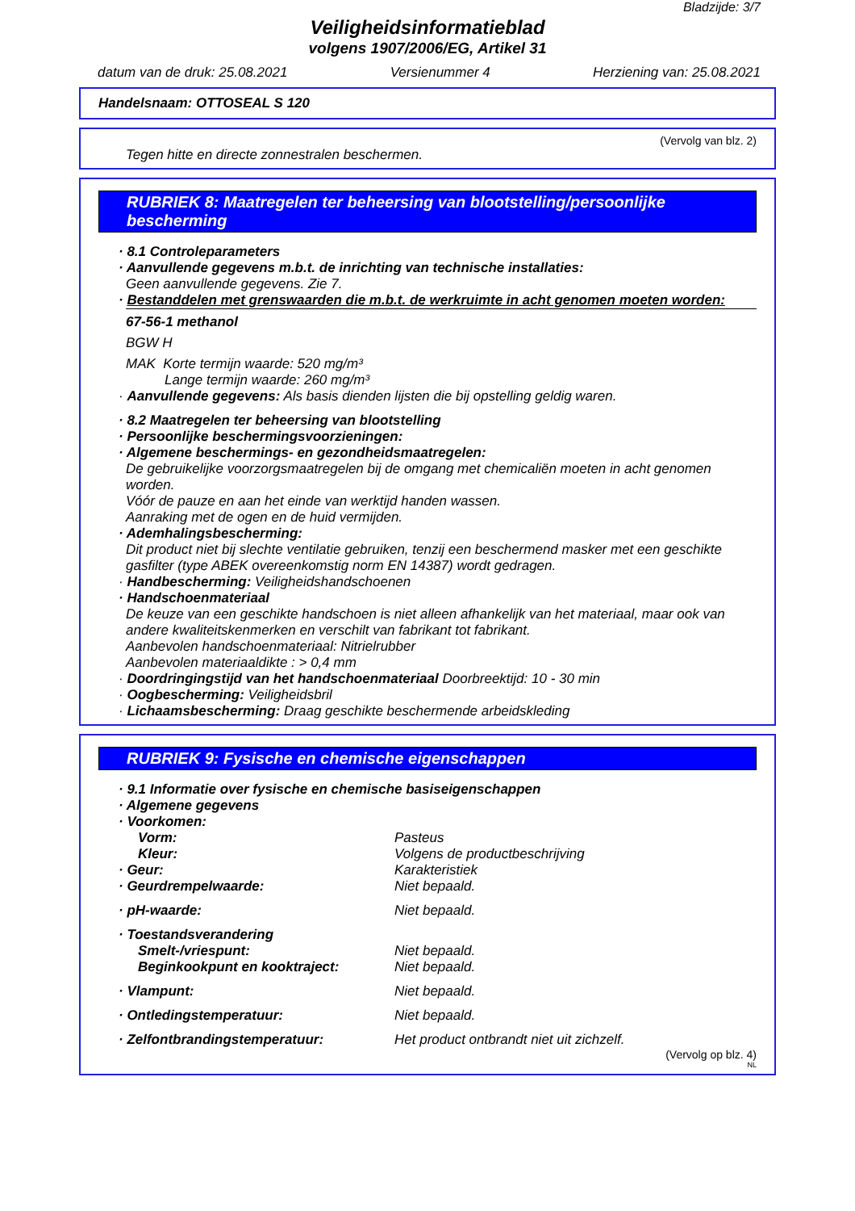Bladzijde: 3/7
Veiligheidsinformatieblad
volgens 1907/2006/EG, Artikel 31
datum van de druk: 25.08.2021 Versienummer 4 Herziening van: 25.08.2021
Handelsnaam: OTTOSEAL S 120
(Vervolg van blz. 2)
Tegen hitte en directe zonnestralen beschermen.
RUBRIEK 8: Maatregelen ter beheersing van blootstelling/persoonlijke bescherming
· 8.1 Controleparameters
· Aanvullende gegevens m.b.t. de inrichting van technische installaties:
Geen aanvullende gegevens. Zie 7.
· Bestanddelen met grenswaarden die m.b.t. de werkruimte in acht genomen moeten worden:
67-56-1 methanol
BGW H
MAK Korte termijn waarde: 520 mg/m³
Lange termijn waarde: 260 mg/m³
· Aanvullende gegevens: Als basis dienden lijsten die bij opstelling geldig waren.
· 8.2 Maatregelen ter beheersing van blootstelling
· Persoonlijke beschermingsvoorzieningen:
· Algemene beschermings- en gezondheidsmaatregelen:
De gebruikelijke voorzorgsmaatregelen bij de omgang met chemicaliën moeten in acht genomen worden.
Vóór de pauze en aan het einde van werktijd handen wassen.
Aanraking met de ogen en de huid vermijden.
· Ademhalingsbescherming:
Dit product niet bij slechte ventilatie gebruiken, tenzij een beschermend masker met een geschikte gasfilter (type ABEK overeenkomstig norm EN 14387) wordt gedragen.
· Handbescherming: Veiligheidshandschoenen
· Handschoenmateriaal
De keuze van een geschikte handschoen is niet alleen afhankelijk van het materiaal, maar ook van andere kwaliteitskenmerken en verschilt van fabrikant tot fabrikant.
Aanbevolen handschoenmateriaal: Nitrielrubber
Aanbevolen materiaaldikte : > 0,4 mm
· Doordringingstijd van het handschoenmateriaal Doorbreektijd: 10 - 30 min
· Oogbescherming: Veiligheidsbril
· Lichaamsbescherming: Draag geschikte beschermende arbeidskleding
RUBRIEK 9: Fysische en chemische eigenschappen
· 9.1 Informatie over fysische en chemische basiseigenschappen
· Algemene gegevens
· Voorkomen:
Vorm: Pasteus
Kleur: Volgens de productbeschrijving
· Geur: Karakteristiek
· Geurdrempelwaarde: Niet bepaald.
· pH-waarde: Niet bepaald.
· Toestandsverandering
Smelt-/vriespunt: Niet bepaald.
Beginkookpunt en kooktraject: Niet bepaald.
· Vlampunt: Niet bepaald.
· Ontledingstemperatuur: Niet bepaald.
· Zelfontbrandingstemperatuur: Het product ontbrandt niet uit zichzelf.
(Vervolg op blz. 4)
NL